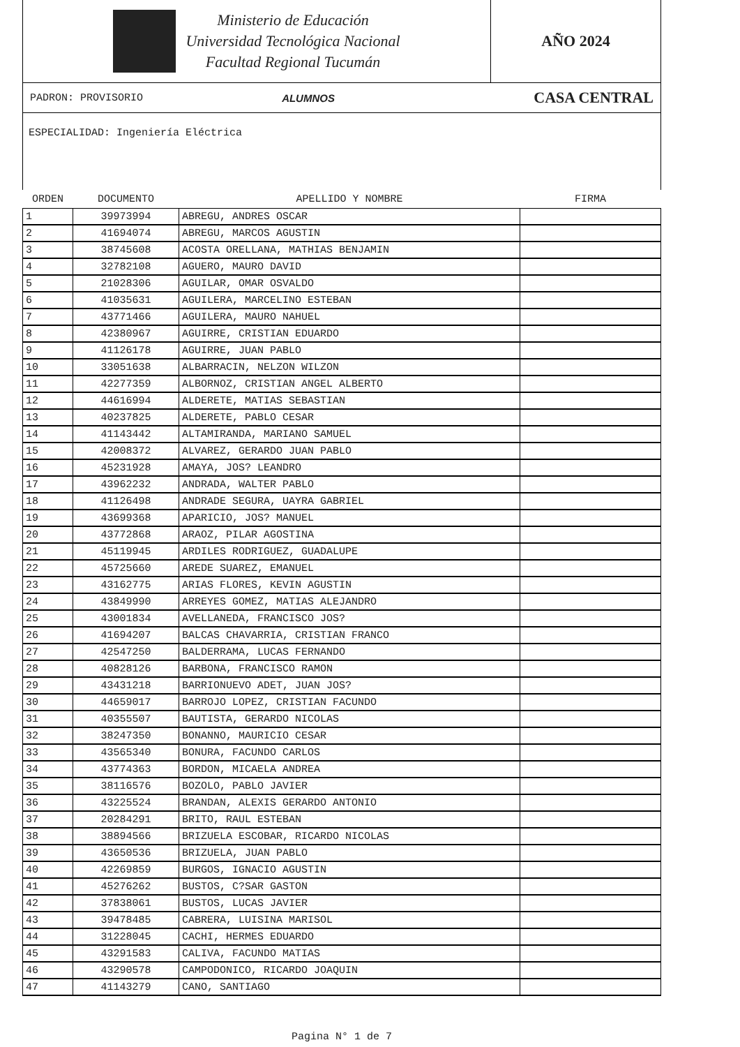Ministerio de Educación
Universidad Tecnológica Nacional
Facultad Regional Tucumán
AÑO 2024
PADRON: PROVISORIO ALUMNOS CASA CENTRAL
ESPECIALIDAD: Ingeniería Eléctrica
| ORDEN | DOCUMENTO | APELLIDO Y NOMBRE | FIRMA |
| --- | --- | --- | --- |
| 1 | 39973994 | ABREGU, ANDRES OSCAR | |
| 2 | 41694074 | ABREGU, MARCOS AGUSTIN | |
| 3 | 38745608 | ACOSTA ORELLANA, MATHIAS BENJAMIN | |
| 4 | 32782108 | AGUERO, MAURO DAVID | |
| 5 | 21028306 | AGUILAR, OMAR OSVALDO | |
| 6 | 41035631 | AGUILERA, MARCELINO ESTEBAN | |
| 7 | 43771466 | AGUILERA, MAURO NAHUEL | |
| 8 | 42380967 | AGUIRRE, CRISTIAN EDUARDO | |
| 9 | 41126178 | AGUIRRE, JUAN PABLO | |
| 10 | 33051638 | ALBARRACIN, NELZON WILZON | |
| 11 | 42277359 | ALBORNOZ, CRISTIAN ANGEL ALBERTO | |
| 12 | 44616994 | ALDERETE, MATIAS SEBASTIAN | |
| 13 | 40237825 | ALDERETE, PABLO CESAR | |
| 14 | 41143442 | ALTAMIRANDA, MARIANO SAMUEL | |
| 15 | 42008372 | ALVAREZ, GERARDO JUAN PABLO | |
| 16 | 45231928 | AMAYA, JOS? LEANDRO | |
| 17 | 43962232 | ANDRADA, WALTER PABLO | |
| 18 | 41126498 | ANDRADE SEGURA, UAYRA GABRIEL | |
| 19 | 43699368 | APARICIO, JOS? MANUEL | |
| 20 | 43772868 | ARAOZ, PILAR AGOSTINA | |
| 21 | 45119945 | ARDILES RODRIGUEZ, GUADALUPE | |
| 22 | 45725660 | AREDE SUAREZ, EMANUEL | |
| 23 | 43162775 | ARIAS FLORES, KEVIN AGUSTIN | |
| 24 | 43849990 | ARREYES GOMEZ, MATIAS ALEJANDRO | |
| 25 | 43001834 | AVELLANEDA, FRANCISCO JOS? | |
| 26 | 41694207 | BALCAS CHAVARRIA, CRISTIAN FRANCO | |
| 27 | 42547250 | BALDERRAMA, LUCAS FERNANDO | |
| 28 | 40828126 | BARBONA, FRANCISCO RAMON | |
| 29 | 43431218 | BARRIONUEVO ADET, JUAN JOS? | |
| 30 | 44659017 | BARROJO LOPEZ, CRISTIAN FACUNDO | |
| 31 | 40355507 | BAUTISTA, GERARDO NICOLAS | |
| 32 | 38247350 | BONANNO, MAURICIO CESAR | |
| 33 | 43565340 | BONURA, FACUNDO CARLOS | |
| 34 | 43774363 | BORDON, MICAELA ANDREA | |
| 35 | 38116576 | BOZOLO, PABLO JAVIER | |
| 36 | 43225524 | BRANDAN, ALEXIS GERARDO ANTONIO | |
| 37 | 20284291 | BRITO, RAUL ESTEBAN | |
| 38 | 38894566 | BRIZUELA ESCOBAR, RICARDO NICOLAS | |
| 39 | 43650536 | BRIZUELA, JUAN PABLO | |
| 40 | 42269859 | BURGOS, IGNACIO AGUSTIN | |
| 41 | 45276262 | BUSTOS, C?SAR GASTON | |
| 42 | 37838061 | BUSTOS, LUCAS JAVIER | |
| 43 | 39478485 | CABRERA, LUISINA MARISOL | |
| 44 | 31228045 | CACHI, HERMES EDUARDO | |
| 45 | 43291583 | CALIVA, FACUNDO MATIAS | |
| 46 | 43290578 | CAMPODONICO, RICARDO JOAQUIN | |
| 47 | 41143279 | CANO, SANTIAGO | |
Pagina N° 1 de 7